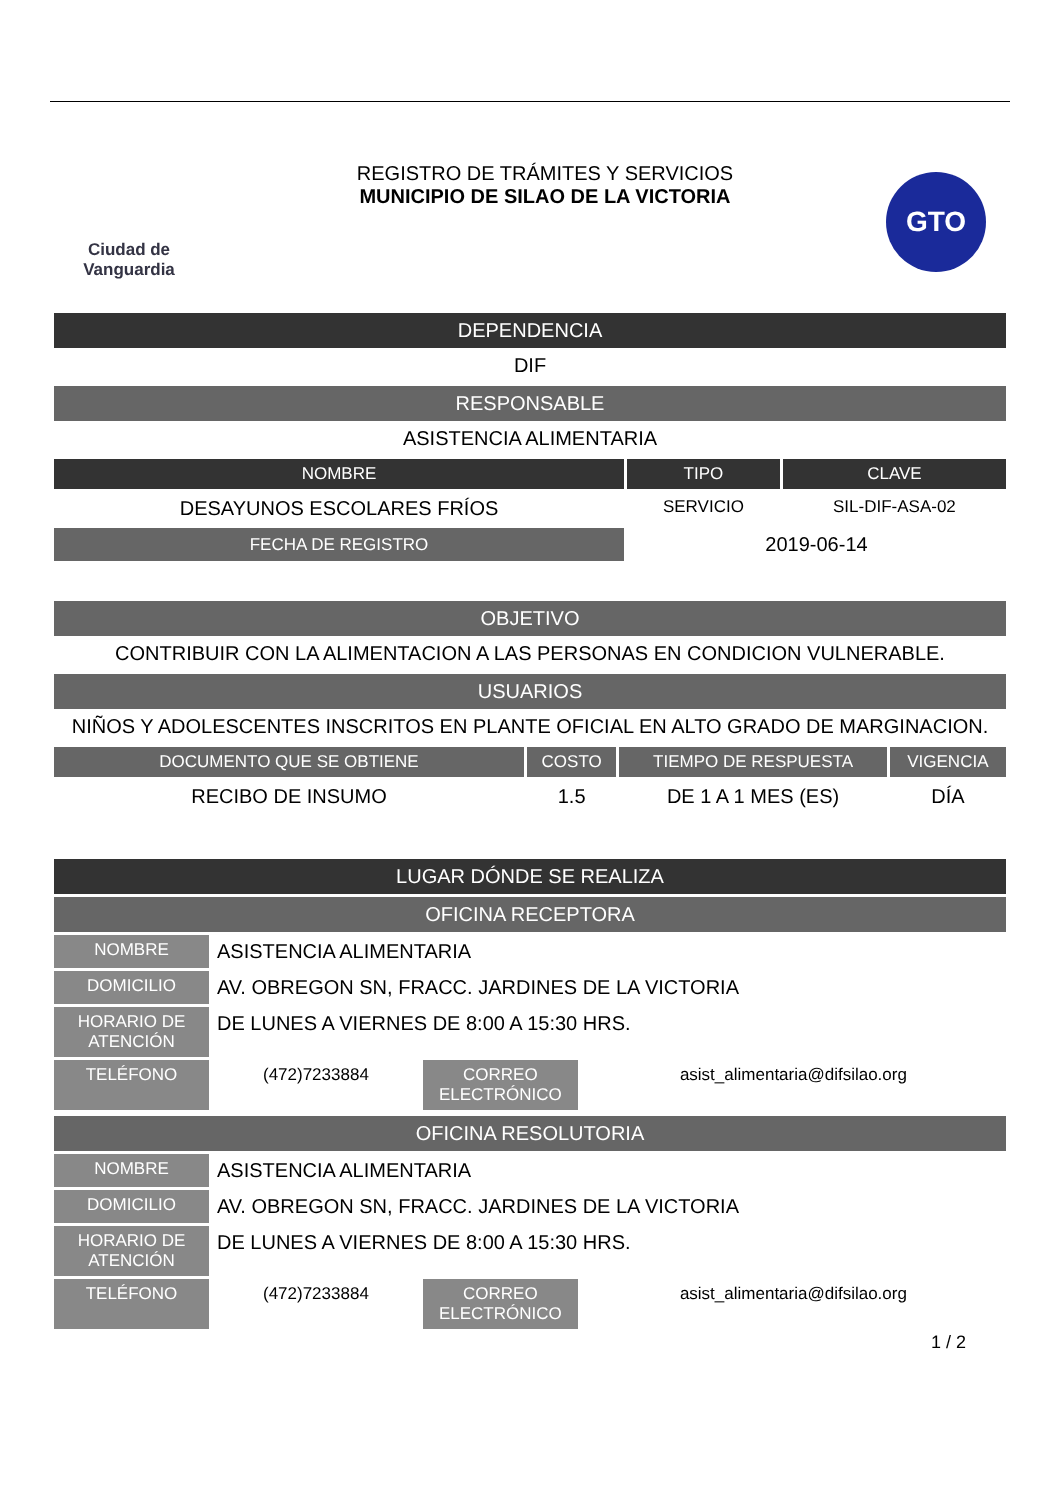Ciudad de Vanguardia
REGISTRO DE TRÁMITES Y SERVICIOS
MUNICIPIO DE SILAO DE LA VICTORIA
GTO
DEPENDENCIA
DIF
RESPONSABLE
ASISTENCIA ALIMENTARIA
| NOMBRE | TIPO | CLAVE |
| --- | --- | --- |
| DESAYUNOS ESCOLARES FRÍOS | SERVICIO | SIL-DIF-ASA-02 |
| FECHA DE REGISTRO | 2019-06-14 | |
OBJETIVO
CONTRIBUIR CON LA ALIMENTACION A LAS PERSONAS EN CONDICION VULNERABLE.
USUARIOS
NIÑOS Y ADOLESCENTES INSCRITOS EN PLANTE OFICIAL EN ALTO GRADO DE MARGINACION.
| DOCUMENTO QUE SE OBTIENE | COSTO | TIEMPO DE RESPUESTA | VIGENCIA |
| --- | --- | --- | --- |
| RECIBO DE INSUMO | 1.5 | DE 1 A 1 MES (ES) | DÍA |
LUGAR DÓNDE SE REALIZA
OFICINA RECEPTORA
| NOMBRE | ASISTENCIA ALIMENTARIA | | |
| DOMICILIO | AV. OBREGON SN, FRACC. JARDINES DE LA VICTORIA | | |
| HORARIO DE ATENCIÓN | DE LUNES A VIERNES DE 8:00 A 15:30 HRS. | | |
| TELÉFONO | (472)7233884 | CORREO ELECTRÓNICO | asist_alimentaria@difsilao.org |
OFICINA RESOLUTORIA
| NOMBRE | ASISTENCIA ALIMENTARIA | | |
| DOMICILIO | AV. OBREGON SN, FRACC. JARDINES DE LA VICTORIA | | |
| HORARIO DE ATENCIÓN | DE LUNES A VIERNES DE 8:00 A 15:30 HRS. | | |
| TELÉFONO | (472)7233884 | CORREO ELECTRÓNICO | asist_alimentaria@difsilao.org |
1 / 2